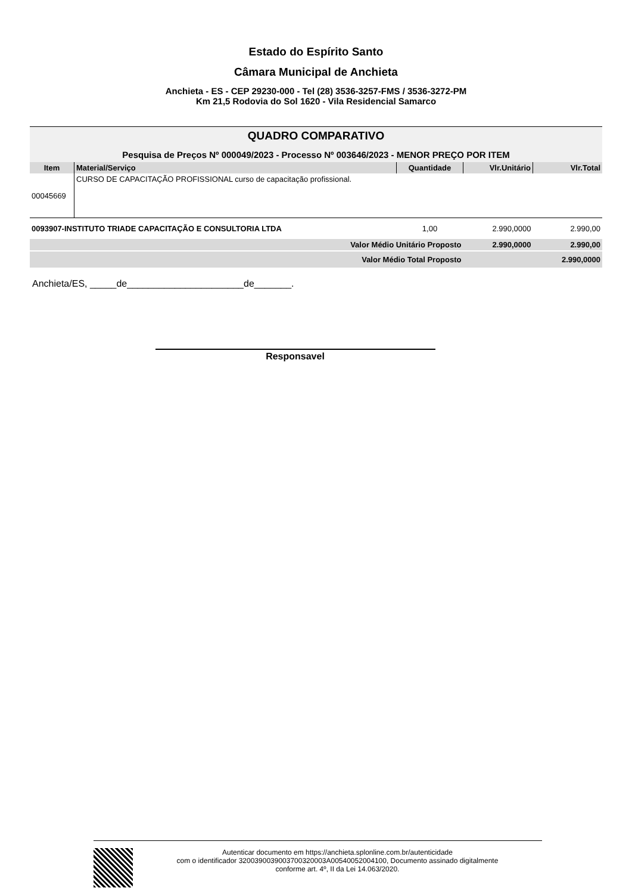Estado do Espírito Santo
Câmara Municipal de Anchieta
Anchieta - ES - CEP 29230-000 - Tel (28) 3536-3257-FMS / 3536-3272-PM
Km 21,5 Rodovia do Sol 1620 - Vila Residencial Samarco
QUADRO COMPARATIVO
Pesquisa de Preços Nº 000049/2023 - Processo Nº 003646/2023 - MENOR PREÇO POR ITEM
| Item | Material/Serviço | Quantidade | Vlr.Unitário | Vlr.Total |
| --- | --- | --- | --- | --- |
| 00045669 | CURSO DE CAPACITAÇÃO PROFISSIONAL curso de capacitação profissional. | | | |
| 0093907-INSTITUTO TRIADE CAPACITAÇÃO E CONSULTORIA LTDA | | 1,00 | 2.990,0000 | 2.990,00 |
| Valor Médio Unitário Proposto | | | 2.990,0000 | 2.990,00 |
| Valor Médio Total Proposto | | | | 2.990,0000 |
Anchieta/ES, _____de______________________de_______.
Responsavel
Autenticar documento em https://anchieta.splonline.com.br/autenticidade
com o identificador 3200390039003700320003A00540052004100, Documento assinado digitalmente
conforme art. 4º, II da Lei 14.063/2020.